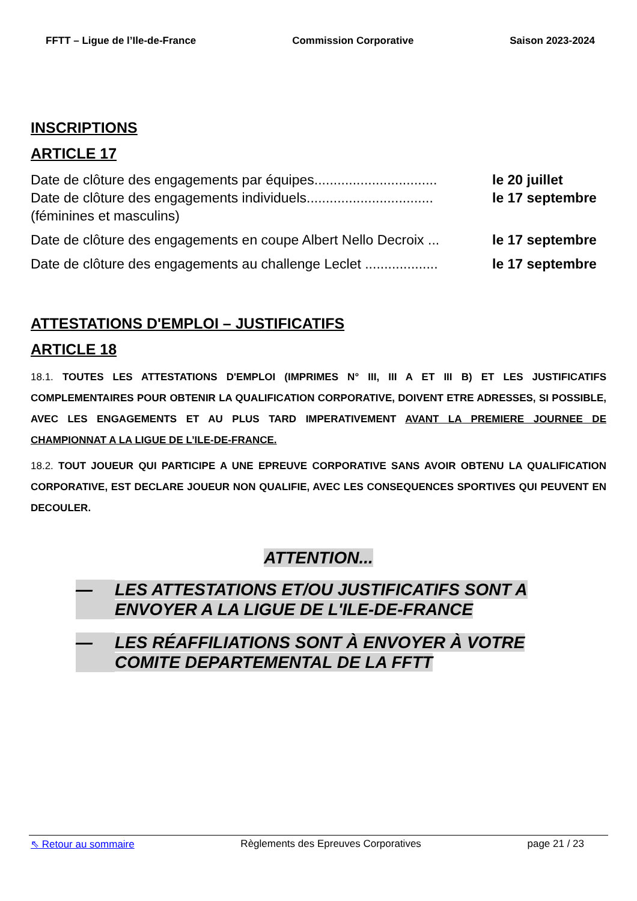FFTT – Ligue de l’Ile-de-France Commission Corporative Saison 2023-2024
INSCRIPTIONS
ARTICLE 17
Date de clôture des engagements par équipes................................ le 20 juillet
Date de clôture des engagements individuels................................. le 17 septembre
(féminines et masculins)
Date de clôture des engagements en coupe Albert Nello Decroix ... le 17 septembre
Date de clôture des engagements au challenge Leclet ................... le 17 septembre
ATTESTATIONS D'EMPLOI – JUSTIFICATIFS
ARTICLE 18
18.1. TOUTES LES ATTESTATIONS D'EMPLOI (IMPRIMES N° III, III A ET III B) ET LES JUSTIFICATIFS COMPLEMENTAIRES POUR OBTENIR LA QUALIFICATION CORPORATIVE, DOIVENT ETRE ADRESSES, SI POSSIBLE, AVEC LES ENGAGEMENTS ET AU PLUS TARD IMPERATIVEMENT AVANT LA PREMIERE JOURNEE DE CHAMPIONNAT A LA LIGUE DE L’ILE-DE-FRANCE.
18.2. TOUT JOUEUR QUI PARTICIPE A UNE EPREUVE CORPORATIVE SANS AVOIR OBTENU LA QUALIFICATION CORPORATIVE, EST DECLARE JOUEUR NON QUALIFIE, AVEC LES CONSEQUENCES SPORTIVES QUI PEUVENT EN DECOULER.
ATTENTION...
— LES ATTESTATIONS ET/OU JUSTIFICATIFS SONT A ENVOYER A LA LIGUE DE L'ILE-DE-FRANCE
— LES RÉAFFILIATIONS SONT À ENVOYER À VOTRE COMITE DEPARTEMENTAL DE LA FFTT
⇖ Retour au sommaire Règlements des Epreuves Corporatives page 21 / 23